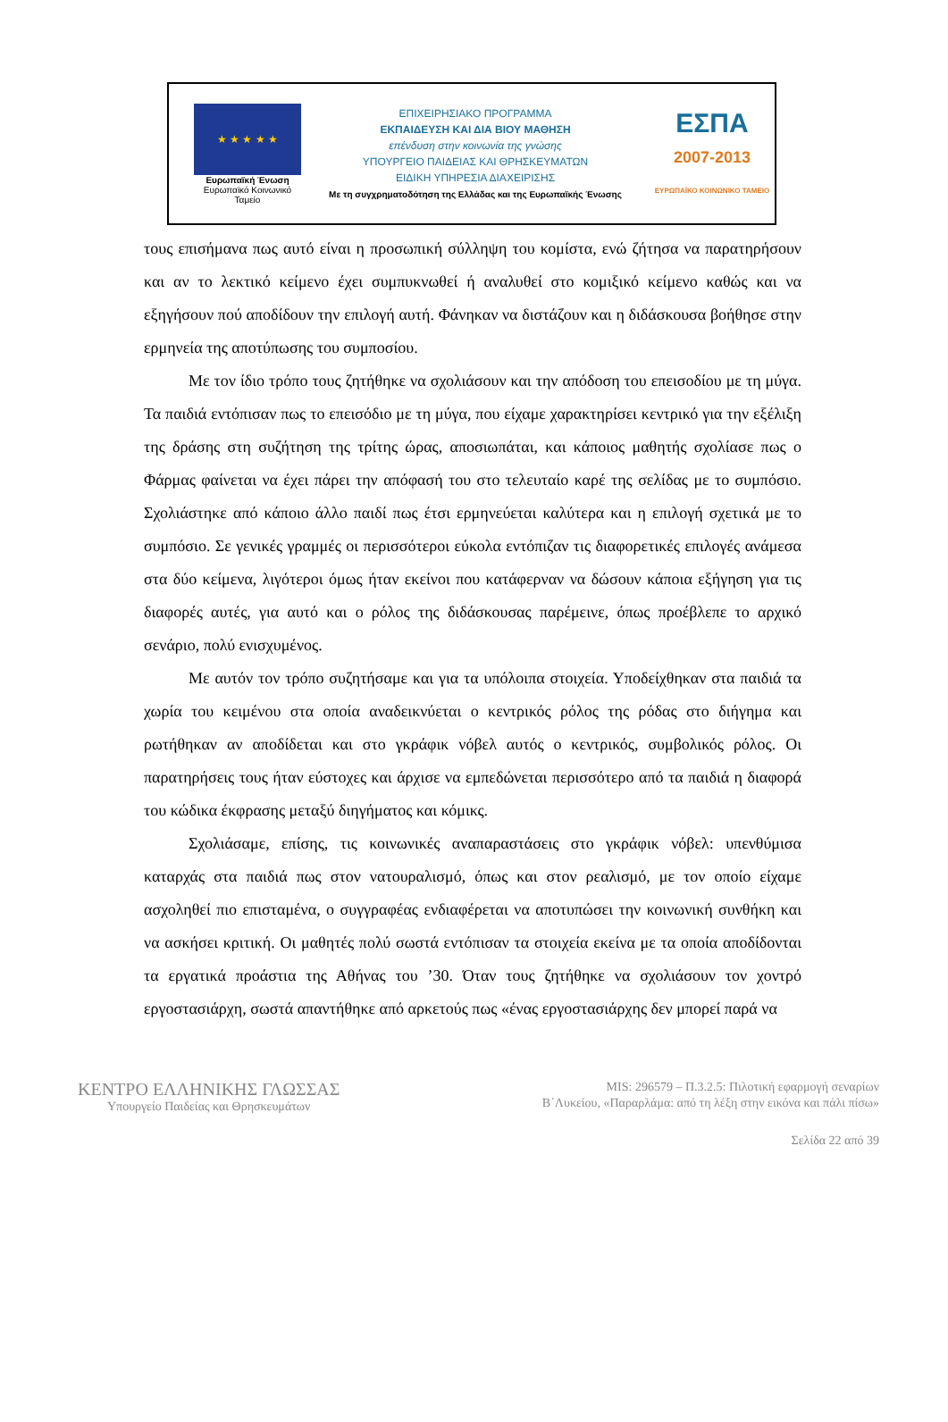★ ★ ★ ★ ★
Ευρωπαϊκή Ένωση
Ευρωπαϊκό Κοινωνικό Ταμείο
ΕΠΙΧΕΙΡΗΣΙΑΚΟ ΠΡΟΓΡΑΜΜΑ
ΕΚΠΑΙΔΕΥΣΗ ΚΑΙ ΔΙΑ ΒΙΟΥ ΜΑΘΗΣΗ
επένδυση στην κοινωνία της γνώσης
ΥΠΟΥΡΓΕΙΟ ΠΑΙΔΕΙΑΣ ΚΑΙ ΘΡΗΣΚΕΥΜΑΤΩΝ
ΕΙΔΙΚΗ ΥΠΗΡΕΣΙΑ ΔΙΑΧΕΙΡΙΣΗΣ
Με τη συγχρηματοδότηση της Ελλάδας και της Ευρωπαϊκής Ένωσης
ΕΣΠΑ
2007-2013
ΕΥΡΩΠΑΪΚΟ ΚΟΙΝΩΝΙΚΟ ΤΑΜΕΙΟ
τους επισήμανα πως αυτό είναι η προσωπική σύλληψη του κομίστα, ενώ ζήτησα να παρατηρήσουν και αν το λεκτικό κείμενο έχει συμπυκνωθεί ή αναλυθεί στο κομιξικό κείμενο καθώς και να εξηγήσουν πού αποδίδουν την επιλογή αυτή. Φάνηκαν να διστάζουν και η διδάσκουσα βοήθησε στην ερμηνεία της αποτύπωσης του συμποσίου.
Με τον ίδιο τρόπο τους ζητήθηκε να σχολιάσουν και την απόδοση του επεισοδίου με τη μύγα. Τα παιδιά εντόπισαν πως το επεισόδιο με τη μύγα, που είχαμε χαρακτηρίσει κεντρικό για την εξέλιξη της δράσης στη συζήτηση της τρίτης ώρας, αποσιωπάται, και κάποιος μαθητής σχολίασε πως ο Φάρμας φαίνεται να έχει πάρει την απόφασή του στο τελευταίο καρέ της σελίδας με το συμπόσιο. Σχολιάστηκε από κάποιο άλλο παιδί πως έτσι ερμηνεύεται καλύτερα και η επιλογή σχετικά με το συμπόσιο. Σε γενικές γραμμές οι περισσότεροι εύκολα εντόπιζαν τις διαφορετικές επιλογές ανάμεσα στα δύο κείμενα, λιγότεροι όμως ήταν εκείνοι που κατάφερναν να δώσουν κάποια εξήγηση για τις διαφορές αυτές, για αυτό και ο ρόλος της διδάσκουσας παρέμεινε, όπως προέβλεπε το αρχικό σενάριο, πολύ ενισχυμένος.
Με αυτόν τον τρόπο συζητήσαμε και για τα υπόλοιπα στοιχεία. Υποδείχθηκαν στα παιδιά τα χωρία του κειμένου στα οποία αναδεικνύεται ο κεντρικός ρόλος της ρόδας στο διήγημα και ρωτήθηκαν αν αποδίδεται και στο γκράφικ νόβελ αυτός ο κεντρικός, συμβολικός ρόλος. Οι παρατηρήσεις τους ήταν εύστοχες και άρχισε να εμπεδώνεται περισσότερο από τα παιδιά η διαφορά του κώδικα έκφρασης μεταξύ διηγήματος και κόμικς.
Σχολιάσαμε, επίσης, τις κοινωνικές αναπαραστάσεις στο γκράφικ νόβελ: υπενθύμισα καταρχάς στα παιδιά πως στον νατουραλισμό, όπως και στον ρεαλισμό, με τον οποίο είχαμε ασχοληθεί πιο επισταμένα, ο συγγραφέας ενδιαφέρεται να αποτυπώσει την κοινωνική συνθήκη και να ασκήσει κριτική. Οι μαθητές πολύ σωστά εντόπισαν τα στοιχεία εκείνα με τα οποία αποδίδονται τα εργατικά προάστια της Αθήνας του ’30. Όταν τους ζητήθηκε να σχολιάσουν τον χοντρό εργοστασιάρχη, σωστά απαντήθηκε από αρκετούς πως «ένας εργοστασιάρχης δεν μπορεί παρά να
ΚΕΝΤΡΟ ΕΛΛΗΝΙΚΗΣ ΓΛΩΣΣΑΣ
Υπουργείο Παιδείας και Θρησκευμάτων
MIS: 296579 – Π.3.2.5: Πιλοτική εφαρμογή σεναρίων
Β΄Λυκείου, «Παραρλάμα: από τη λέξη στην εικόνα και πάλι πίσω»
Σελίδα 22 από 39